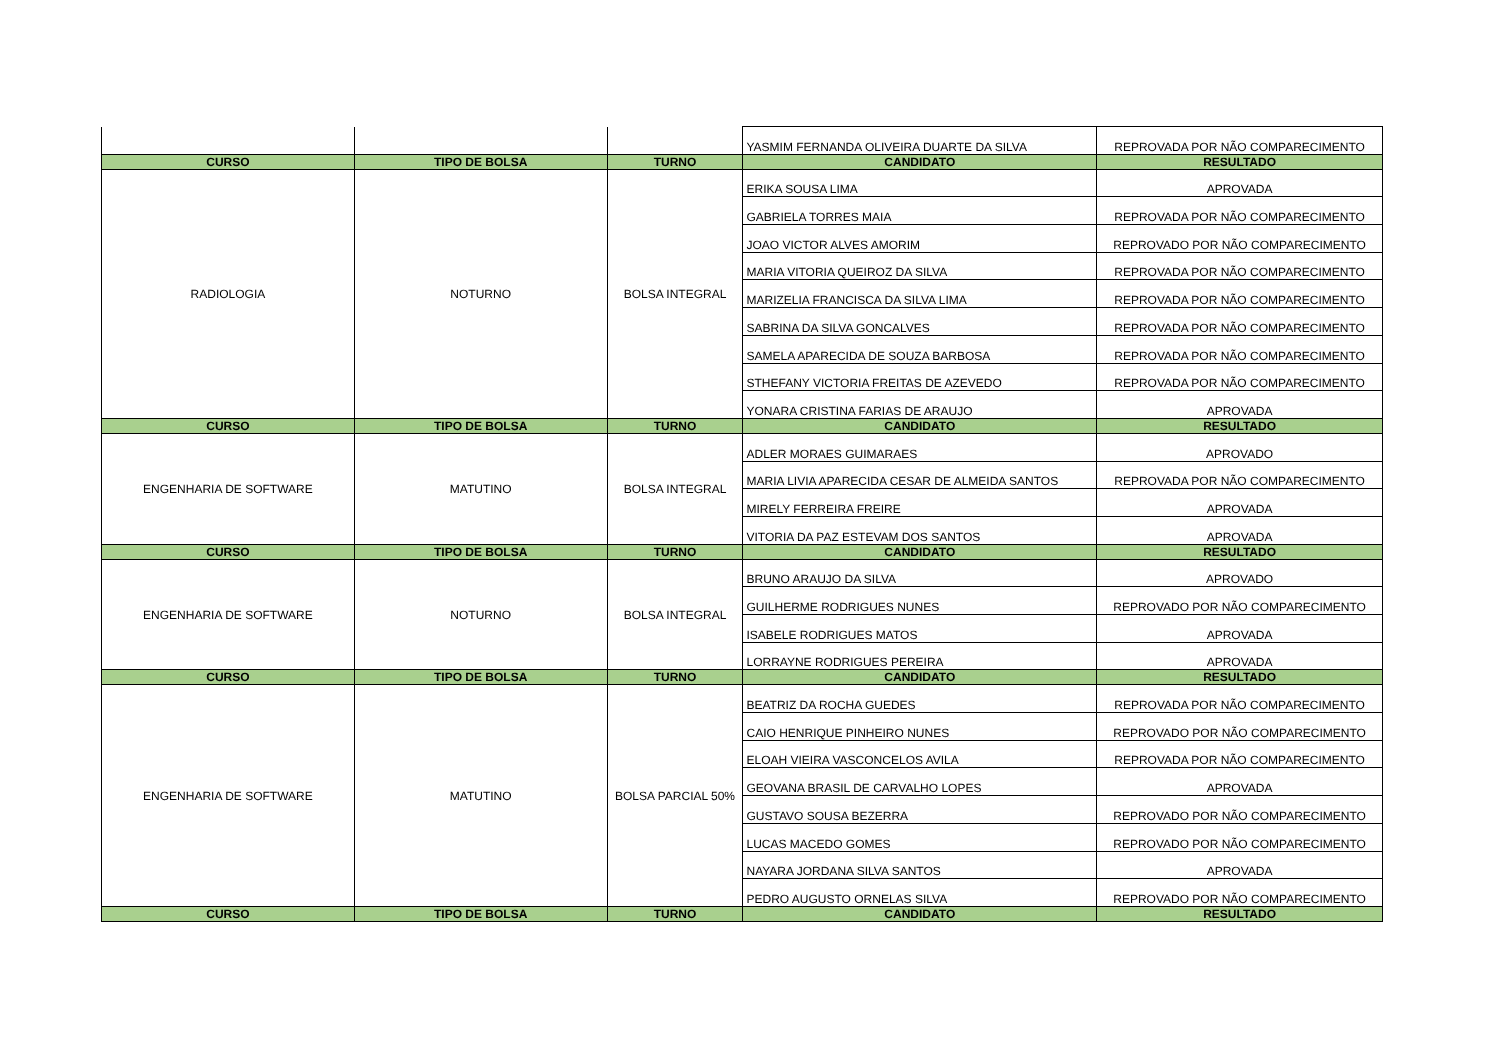| | | | YASMIM FERNANDA OLIVEIRA DUARTE DA SILVA | REPROVADA POR NÃO COMPARECIMENTO |
| CURSO | TIPO DE BOLSA | TURNO | CANDIDATO | RESULTADO |
| RADIOLOGIA | NOTURNO | BOLSA INTEGRAL | ERIKA SOUSA LIMA | APROVADA |
| | | | GABRIELA TORRES MAIA | REPROVADA POR NÃO COMPARECIMENTO |
| | | | JOAO VICTOR ALVES AMORIM | REPROVADO POR NÃO COMPARECIMENTO |
| | | | MARIA VITORIA QUEIROZ DA SILVA | REPROVADA POR NÃO COMPARECIMENTO |
| | | | MARIZELIA FRANCISCA DA SILVA LIMA | REPROVADA POR NÃO COMPARECIMENTO |
| | | | SABRINA DA SILVA GONCALVES | REPROVADA POR NÃO COMPARECIMENTO |
| | | | SAMELA APARECIDA DE SOUZA BARBOSA | REPROVADA POR NÃO COMPARECIMENTO |
| | | | STHEFANY VICTORIA FREITAS DE AZEVEDO | REPROVADA POR NÃO COMPARECIMENTO |
| | | | YONARA CRISTINA FARIAS DE ARAUJO | APROVADA |
| CURSO | TIPO DE BOLSA | TURNO | CANDIDATO | RESULTADO |
| ENGENHARIA DE SOFTWARE | MATUTINO | BOLSA INTEGRAL | ADLER MORAES GUIMARAES | APROVADO |
| | | | MARIA LIVIA APARECIDA CESAR DE ALMEIDA SANTOS | REPROVADA POR NÃO COMPARECIMENTO |
| | | | MIRELY FERREIRA FREIRE | APROVADA |
| | | | VITORIA DA PAZ ESTEVAM DOS SANTOS | APROVADA |
| CURSO | TIPO DE BOLSA | TURNO | CANDIDATO | RESULTADO |
| ENGENHARIA DE SOFTWARE | NOTURNO | BOLSA INTEGRAL | BRUNO ARAUJO DA SILVA | APROVADO |
| | | | GUILHERME RODRIGUES NUNES | REPROVADO POR NÃO COMPARECIMENTO |
| | | | ISABELE RODRIGUES MATOS | APROVADA |
| | | | LORRAYNE RODRIGUES PEREIRA | APROVADA |
| CURSO | TIPO DE BOLSA | TURNO | CANDIDATO | RESULTADO |
| ENGENHARIA DE SOFTWARE | MATUTINO | BOLSA PARCIAL 50% | BEATRIZ DA ROCHA GUEDES | REPROVADA POR NÃO COMPARECIMENTO |
| | | | CAIO HENRIQUE PINHEIRO NUNES | REPROVADO POR NÃO COMPARECIMENTO |
| | | | ELOAH VIEIRA VASCONCELOS AVILA | REPROVADA POR NÃO COMPARECIMENTO |
| | | | GEOVANA BRASIL DE CARVALHO LOPES | APROVADA |
| | | | GUSTAVO SOUSA BEZERRA | REPROVADO POR NÃO COMPARECIMENTO |
| | | | LUCAS MACEDO GOMES | REPROVADO POR NÃO COMPARECIMENTO |
| | | | NAYARA JORDANA SILVA SANTOS | APROVADA |
| | | | PEDRO AUGUSTO ORNELAS SILVA | REPROVADO POR NÃO COMPARECIMENTO |
| CURSO | TIPO DE BOLSA | TURNO | CANDIDATO | RESULTADO |